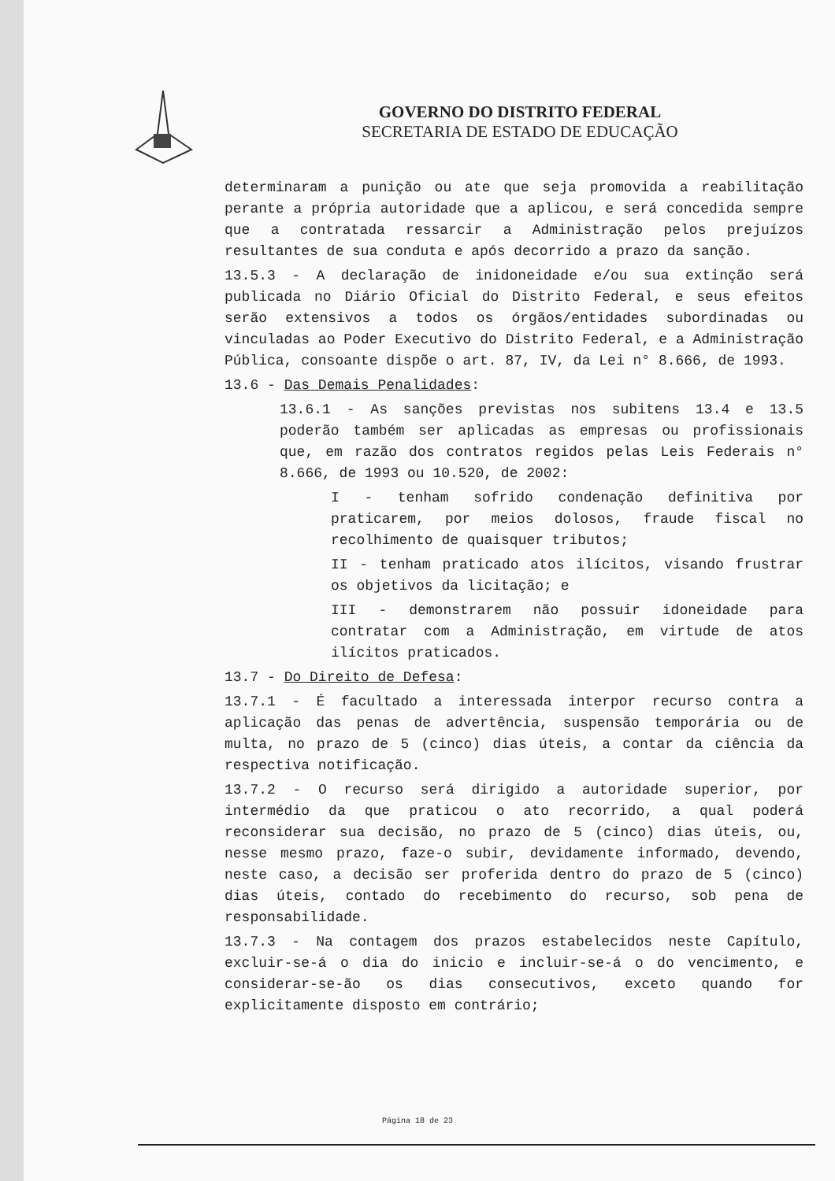GOVERNO DO DISTRITO FEDERAL
SECRETARIA DE ESTADO DE EDUCAÇÃO
determinaram a punição ou ate que seja promovida a reabilitação perante a própria autoridade que a aplicou, e será concedida sempre que a contratada ressarcir a Administração pelos prejuízos resultantes de sua conduta e após decorrido a prazo da sanção.
13.5.3 - A declaração de inidoneidade e/ou sua extinção será publicada no Diário Oficial do Distrito Federal, e seus efeitos serão extensivos a todos os órgãos/entidades subordinadas ou vinculadas ao Poder Executivo do Distrito Federal, e a Administração Pública, consoante dispõe o art. 87, IV, da Lei n° 8.666, de 1993.
13.6 - Das Demais Penalidades:
13.6.1 - As sanções previstas nos subitens 13.4 e 13.5 poderão também ser aplicadas as empresas ou profissionais que, em razão dos contratos regidos pelas Leis Federais n° 8.666, de 1993 ou 10.520, de 2002:
I - tenham sofrido condenação definitiva por praticarem, por meios dolosos, fraude fiscal no recolhimento de quaisquer tributos;
II - tenham praticado atos ilícitos, visando frustrar os objetivos da licitação; e
III - demonstrarem não possuir idoneidade para contratar com a Administração, em virtude de atos ilícitos praticados.
13.7 - Do Direito de Defesa:
13.7.1 - É facultado a interessada interpor recurso contra a aplicação das penas de advertência, suspensão temporária ou de multa, no prazo de 5 (cinco) dias úteis, a contar da ciência da respectiva notificação.
13.7.2 - O recurso será dirigido a autoridade superior, por intermédio da que praticou o ato recorrido, a qual poderá reconsiderar sua decisão, no prazo de 5 (cinco) dias úteis, ou, nesse mesmo prazo, faze-o subir, devidamente informado, devendo, neste caso, a decisão ser proferida dentro do prazo de 5 (cinco) dias úteis, contado do recebimento do recurso, sob pena de responsabilidade.
13.7.3 - Na contagem dos prazos estabelecidos neste Capítulo, excluir-se-á o dia do inicio e incluir-se-á o do vencimento, e considerar-se-ão os dias consecutivos, exceto quando for explicitamente disposto em contrário;
Página 18 de 23